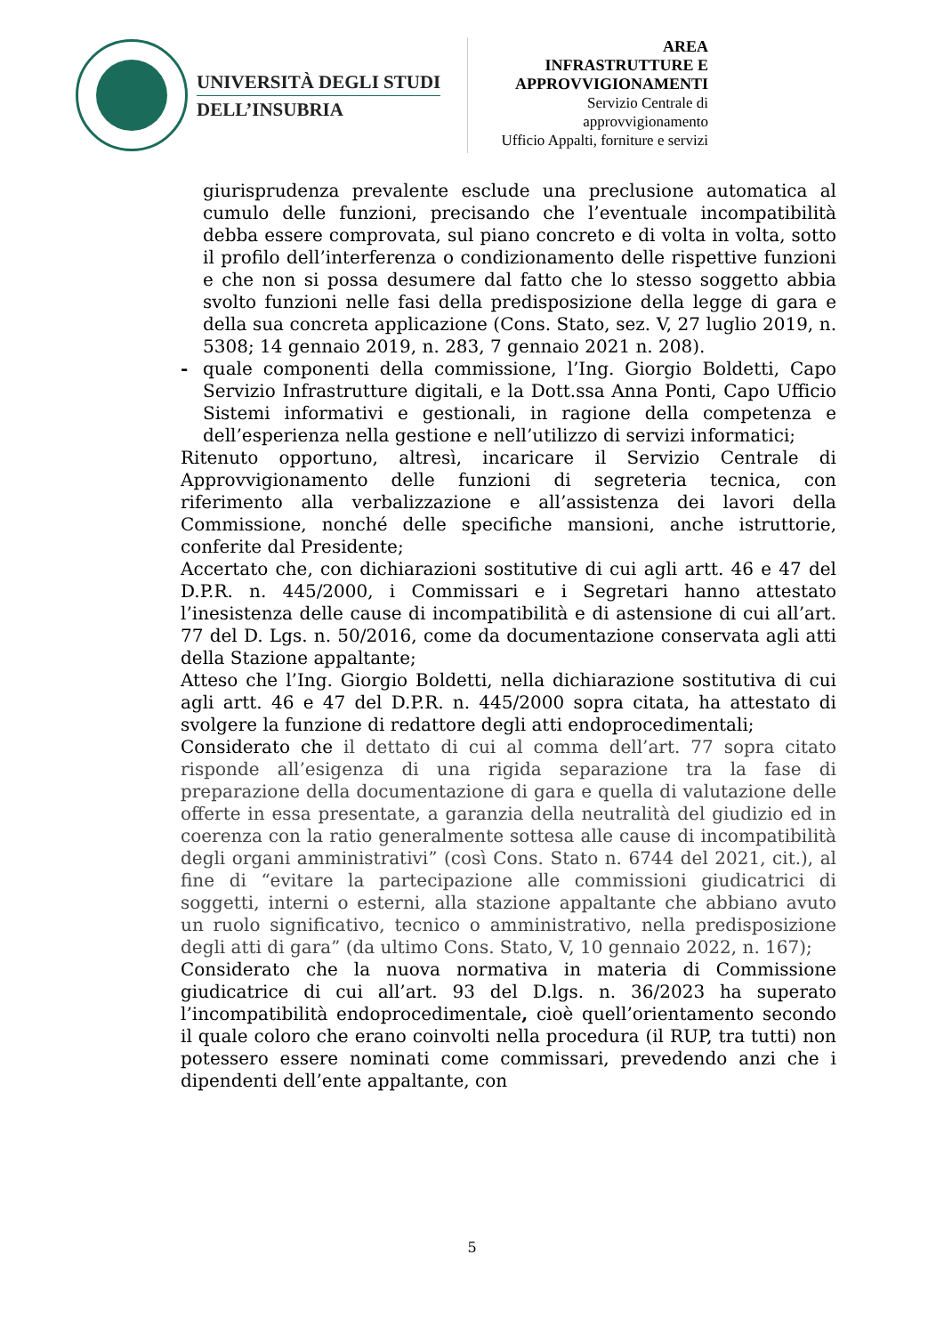UNIVERSITÀ DEGLI STUDI
DELL’INSUBRIA
AREA
INFRASTRUTTURE E
APPROVVIGIONAMENTI
Servizio Centrale di approvvigionamento
Ufficio Appalti, forniture e servizi
giurisprudenza prevalente esclude una preclusione automatica al cumulo delle funzioni, precisando che l’eventuale incompatibilità debba essere comprovata, sul piano concreto e di volta in volta, sotto il profilo dell’interferenza o condizionamento delle rispettive funzioni e che non si possa desumere dal fatto che lo stesso soggetto abbia svolto funzioni nelle fasi della predisposizione della legge di gara e della sua concreta applicazione (Cons. Stato, sez. V, 27 luglio 2019, n. 5308; 14 gennaio 2019, n. 283, 7 gennaio 2021 n. 208).
- quale componenti della commissione, l’Ing. Giorgio Boldetti, Capo Servizio Infrastrutture digitali, e la Dott.ssa Anna Ponti, Capo Ufficio Sistemi informativi e gestionali, in ragione della competenza e dell’esperienza nella gestione e nell’utilizzo di servizi informatici;
Ritenuto opportuno, altresì, incaricare il Servizio Centrale di Approvvigionamento delle funzioni di segreteria tecnica, con riferimento alla verbalizzazione e all’assistenza dei lavori della Commissione, nonché delle specifiche mansioni, anche istruttorie, conferite dal Presidente;
Accertato che, con dichiarazioni sostitutive di cui agli artt. 46 e 47 del D.P.R. n. 445/2000, i Commissari e i Segretari hanno attestato l’inesistenza delle cause di incompatibilità e di astensione di cui all’art. 77 del D. Lgs. n. 50/2016, come da documentazione conservata agli atti della Stazione appaltante;
Atteso che l’Ing. Giorgio Boldetti, nella dichiarazione sostitutiva di cui agli artt. 46 e 47 del D.P.R. n. 445/2000 sopra citata, ha attestato di svolgere la funzione di redattore degli atti endoprocedimentali;
Considerato che il dettato di cui al comma dell’art. 77 sopra citato risponde all’esigenza di una rigida separazione tra la fase di preparazione della documentazione di gara e quella di valutazione delle offerte in essa presentate, a garanzia della neutralità del giudizio ed in coerenza con la ratio generalmente sottesa alle cause di incompatibilità degli organi amministrativi” (così Cons. Stato n. 6744 del 2021, cit.), al fine di “evitare la partecipazione alle commissioni giudicatrici di soggetti, interni o esterni, alla stazione appaltante che abbiano avuto un ruolo significativo, tecnico o amministrativo, nella predisposizione degli atti di gara” (da ultimo Cons. Stato, V, 10 gennaio 2022, n. 167);
Considerato che la nuova normativa in materia di Commissione giudicatrice di cui all’art. 93 del D.lgs. n. 36/2023 ha superato l’incompatibilità endoprocedimentale, cioè quell’orientamento secondo il quale coloro che erano coinvolti nella procedura (il RUP, tra tutti) non potessero essere nominati come commissari, prevedendo anzi che i dipendenti dell’ente appaltante, con
5